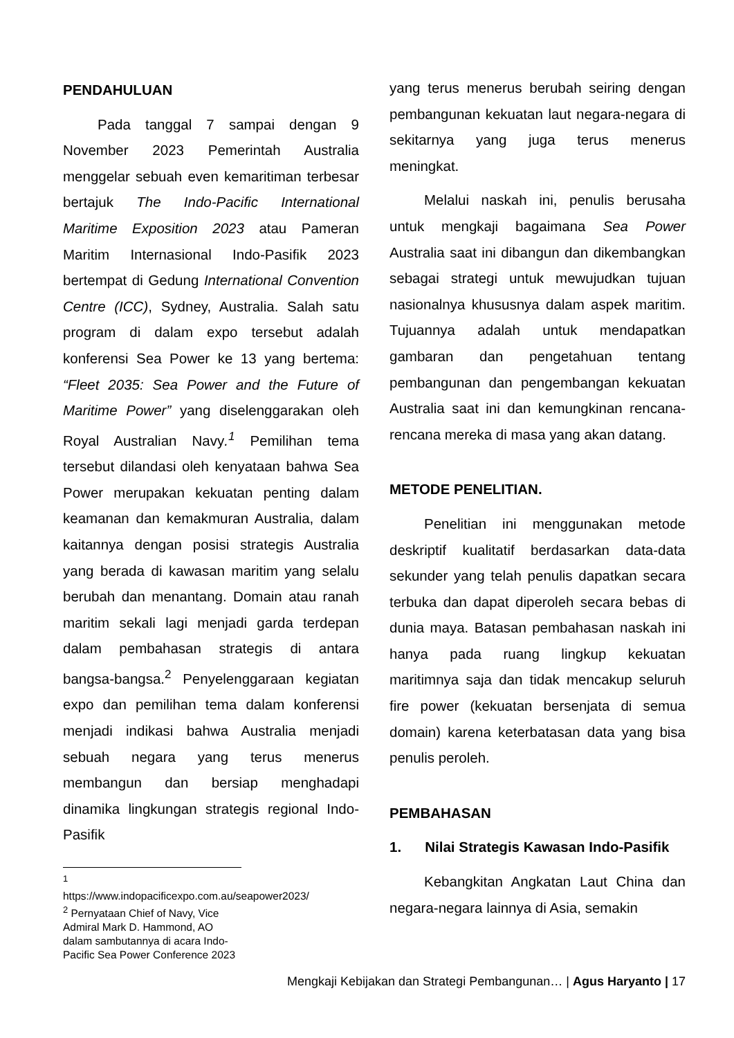PENDAHULUAN
Pada tanggal 7 sampai dengan 9 November 2023 Pemerintah Australia menggelar sebuah even kemaritiman terbesar bertajuk The Indo-Pacific International Maritime Exposition 2023 atau Pameran Maritim Internasional Indo-Pasifik 2023 bertempat di Gedung International Convention Centre (ICC), Sydney, Australia. Salah satu program di dalam expo tersebut adalah konferensi Sea Power ke 13 yang bertema: “Fleet 2035: Sea Power and the Future of Maritime Power” yang diselenggarakan oleh Royal Australian Navy.<sup>1</sup> Pemilihan tema tersebut dilandasi oleh kenyataan bahwa Sea Power merupakan kekuatan penting dalam keamanan dan kemakmuran Australia, dalam kaitannya dengan posisi strategis Australia yang berada di kawasan maritim yang selalu berubah dan menantang. Domain atau ranah maritim sekali lagi menjadi garda terdepan dalam pembahasan strategis di antara bangsa-bangsa.<sup>2</sup> Penyelenggaraan kegiatan expo dan pemilihan tema dalam konferensi menjadi indikasi bahwa Australia menjadi sebuah negara yang terus menerus membangun dan bersiap menghadapi dinamika lingkungan strategis regional Indo-Pasifik
<sup>1</sup> https://www.indopacificexpo.com.au/seapower2023/
<sup>2</sup> Pernyataan Chief of Navy, Vice Admiral Mark D. Hammond, AO dalam sambutannya di acara Indo-Pacific Sea Power Conference 2023
yang terus menerus berubah seiring dengan pembangunan kekuatan laut negara-negara di sekitarnya yang juga terus menerus meningkat.
Melalui naskah ini, penulis berusaha untuk mengkaji bagaimana Sea Power Australia saat ini dibangun dan dikembangkan sebagai strategi untuk mewujudkan tujuan nasionalnya khususnya dalam aspek maritim. Tujuannya adalah untuk mendapatkan gambaran dan pengetahuan tentang pembangunan dan pengembangan kekuatan Australia saat ini dan kemungkinan rencana-rencana mereka di masa yang akan datang.
METODE PENELITIAN.
Penelitian ini menggunakan metode deskriptif kualitatif berdasarkan data-data sekunder yang telah penulis dapatkan secara terbuka dan dapat diperoleh secara bebas di dunia maya. Batasan pembahasan naskah ini hanya pada ruang lingkup kekuatan maritimnya saja dan tidak mencakup seluruh fire power (kekuatan bersenjata di semua domain) karena keterbatasan data yang bisa penulis peroleh.
PEMBAHASAN
1. Nilai Strategis Kawasan Indo-Pasifik
Kebangkitan Angkatan Laut China dan negara-negara lainnya di Asia, semakin
Mengkaji Kebijakan dan Strategi Pembangunan… | Agus Haryanto | 17